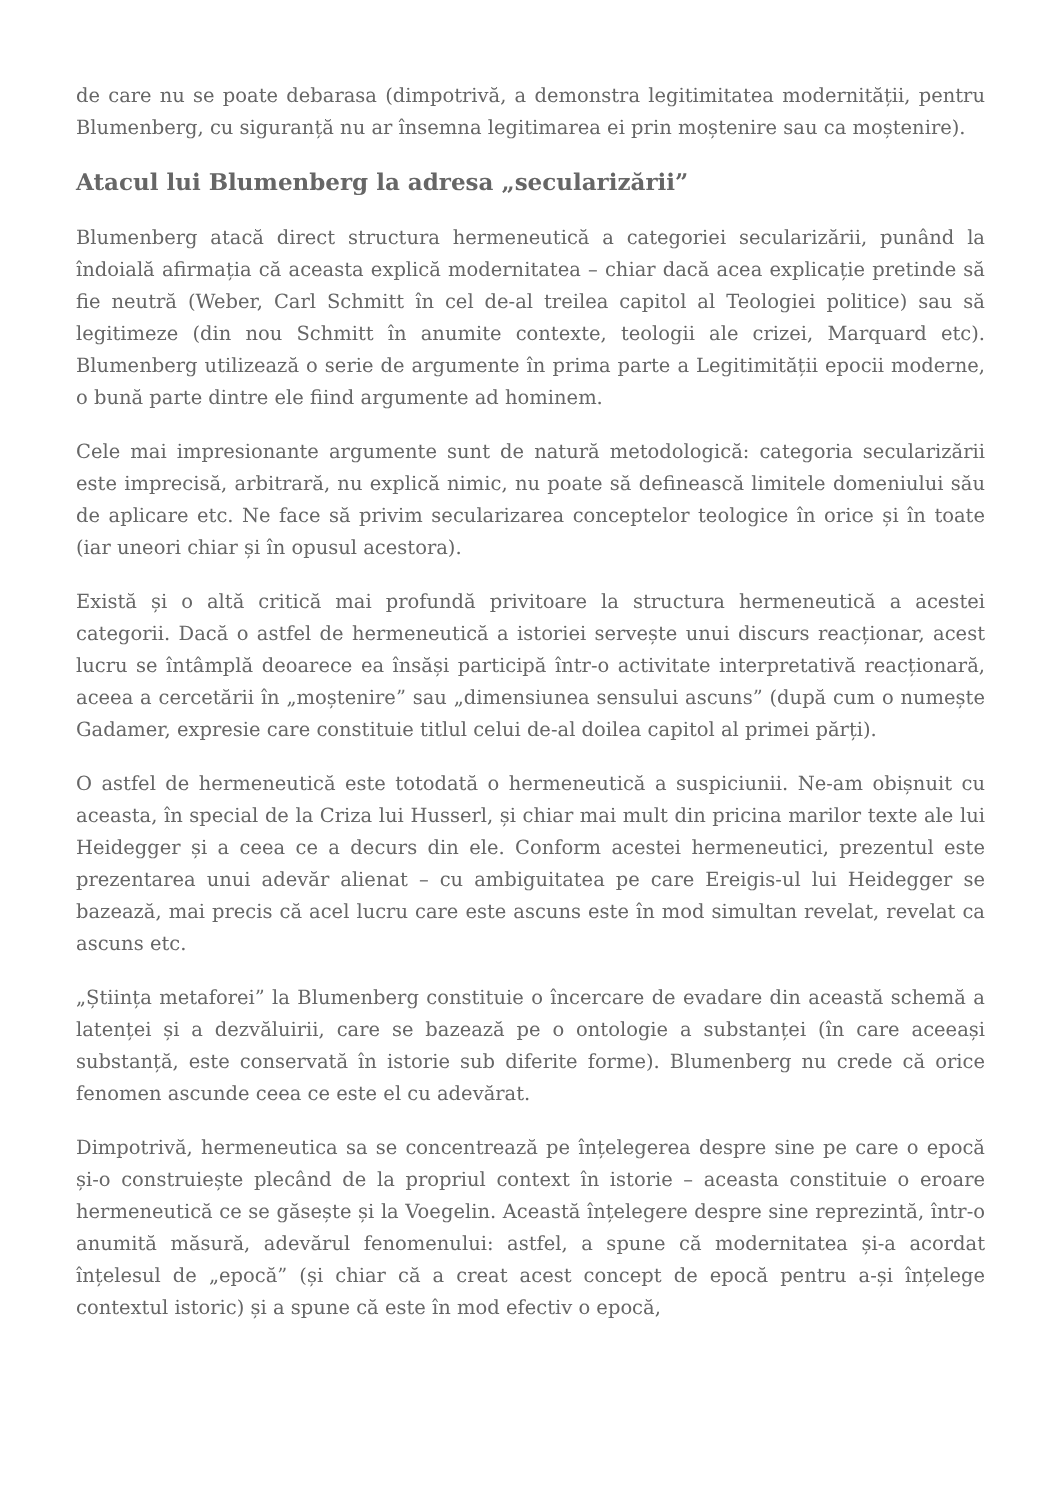de care nu se poate debarasa (dimpotrivă, a demonstra legitimitatea modernității, pentru Blumenberg, cu siguranță nu ar însemna legitimarea ei prin moștenire sau ca moștenire).
Atacul lui Blumenberg la adresa „secularizării”
Blumenberg atacă direct structura hermeneutică a categoriei secularizării, punând la îndoială afirmația că aceasta explică modernitatea – chiar dacă acea explicație pretinde să fie neutră (Weber, Carl Schmitt în cel de-al treilea capitol al Teologiei politice) sau să legitimeze (din nou Schmitt în anumite contexte, teologii ale crizei, Marquard etc). Blumenberg utilizează o serie de argumente în prima parte a Legitimității epocii moderne, o bună parte dintre ele fiind argumente ad hominem.
Cele mai impresionante argumente sunt de natură metodologică: categoria secularizării este imprecisă, arbitrară, nu explică nimic, nu poate să definească limitele domeniului său de aplicare etc. Ne face să privim secularizarea conceptelor teologice în orice și în toate (iar uneori chiar și în opusul acestora).
Există și o altă critică mai profundă privitoare la structura hermeneutică a acestei categorii. Dacă o astfel de hermeneutică a istoriei servește unui discurs reacționar, acest lucru se întâmplă deoarece ea însăși participă într-o activitate interpretativă reacționară, aceea a cercetării în „moștenire” sau „dimensiunea sensului ascuns” (după cum o numește Gadamer, expresie care constituie titlul celui de-al doilea capitol al primei părți).
O astfel de hermeneutică este totodată o hermeneutică a suspiciunii. Ne-am obișnuit cu aceasta, în special de la Criza lui Husserl, și chiar mai mult din pricina marilor texte ale lui Heidegger și a ceea ce a decurs din ele. Conform acestei hermeneutici, prezentul este prezentarea unui adevăr alienat – cu ambiguitatea pe care Ereigis-ul lui Heidegger se bazează, mai precis că acel lucru care este ascuns este în mod simultan revelat, revelat ca ascuns etc.
„Știința metaforei” la Blumenberg constituie o încercare de evadare din această schemă a latenței și a dezvăluirii, care se bazează pe o ontologie a substanței (în care aceeași substanță, este conservată în istorie sub diferite forme). Blumenberg nu crede că orice fenomen ascunde ceea ce este el cu adevărat.
Dimpotrivă, hermeneutica sa se concentrează pe înțelegerea despre sine pe care o epocă și-o construiește plecând de la propriul context în istorie – aceasta constituie o eroare hermeneutică ce se găsește și la Voegelin. Această înțelegere despre sine reprezintă, într-o anumită măsură, adevărul fenomenului: astfel, a spune că modernitatea și-a acordat înțelesul de „epocă” (și chiar că a creat acest concept de epocă pentru a-și înțelege contextul istoric) și a spune că este în mod efectiv o epocă,